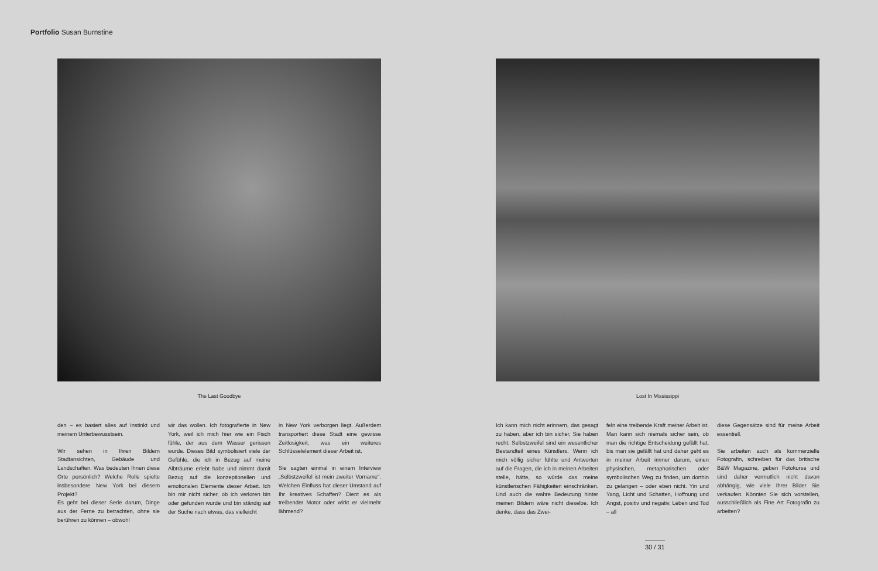Portfolio Susan Burnstine
The Last Goodbye
den – es basiert alles auf Instinkt und meinem Unterbewusstsein.
Wir sehen in Ihren Bildern Stadtansichten, Gebäude und Landschaften. Was bedeuten Ihnen diese Orte persönlich? Welche Rolle spielte insbesondere New York bei diesem Projekt?
Es geht bei dieser Serie darum, Dinge aus der Ferne zu betrachten, ohne sie berühren zu können – obwohl
wir das wollen. Ich fotografierte in New York, weil ich mich hier wie ein Fisch fühle, der aus dem Wasser gerissen wurde. Dieses Bild symbolisiert viele der Gefühle, die ich in Bezug auf meine Albträume erlebt habe und nimmt damit Bezug auf die konzeptionellen und emotionalen Elemente dieser Arbeit. Ich bin mir nicht sicher, ob ich verloren bin oder gefunden wurde und bin ständig auf der Suche nach etwas, das vielleicht
in New York verborgen liegt. Außerdem transportiert diese Stadt eine gewisse Zeitlosigkeit, was ein weiteres Schlüsselelement dieser Arbeit ist.
Sie sagten einmal in einem Interview „Selbstzweifel ist mein zweiter Vorname". Welchen Einfluss hat dieser Umstand auf Ihr kreatives Schaffen? Dient es als treibender Motor oder wirkt er vielmehr lähmend?
Lost In Mississippi
Ich kann mich nicht erinnern, das gesagt zu haben, aber ich bin sicher, Sie haben recht. Selbstzweifel sind ein wesentlicher Bestandteil eines Künstlers. Wenn ich mich völlig sicher fühlte und Antworten auf die Fragen, die ich in meinen Arbeiten stelle, hätte, so würde das meine künstlerischen Fähigkeiten einschränken. Und auch die wahre Bedeutung hinter meinen Bildern wäre nicht dieselbe. Ich denke, dass das Zwei-
feln eine treibende Kraft meiner Arbeit ist. Man kann sich niemals sicher sein, ob man die richtige Entscheidung gefällt hat, bis man sie gefällt hat und daher geht es in meiner Arbeit immer darum, einen physischen, metaphorischen oder symbolischen Weg zu finden, um dorthin zu gelangen – oder eben nicht. Yin und Yang, Licht und Schatten, Hoffnung und Angst, positiv und negativ, Leben und Tod – all
diese Gegensätze sind für meine Arbeit essentiell.
Sie arbeiten auch als kommerzielle Fotografin, schreiben für das britische B&W Magazine, geben Fotokurse und sind daher vermutlich nicht davon abhängig, wie viele Ihrer Bilder Sie verkaufen. Könnten Sie sich vorstellen, ausschließlich als Fine Art Fotografin zu arbeiten?
30 / 31